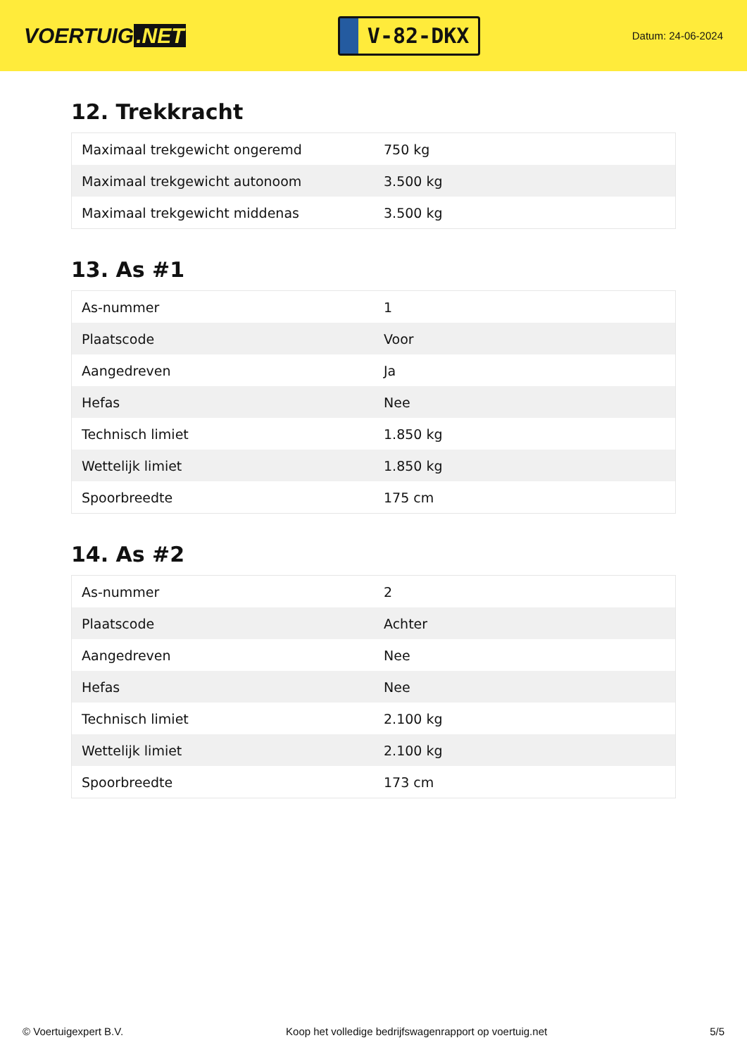VOERTUIG.NET
V-82-DKX
Datum: 24-06-2024
12. Trekkracht
| Maximaal trekgewicht ongeremd | 750 kg |
| Maximaal trekgewicht autonoom | 3.500 kg |
| Maximaal trekgewicht middenas | 3.500 kg |
13. As #1
| As-nummer | 1 |
| Plaatscode | Voor |
| Aangedreven | Ja |
| Hefas | Nee |
| Technisch limiet | 1.850 kg |
| Wettelijk limiet | 1.850 kg |
| Spoorbreedte | 175 cm |
14. As #2
| As-nummer | 2 |
| Plaatscode | Achter |
| Aangedreven | Nee |
| Hefas | Nee |
| Technisch limiet | 2.100 kg |
| Wettelijk limiet | 2.100 kg |
| Spoorbreedte | 173 cm |
© Voertuigexpert B.V. Koop het volledige bedrijfswagenrapport op voertuig.net 5/5